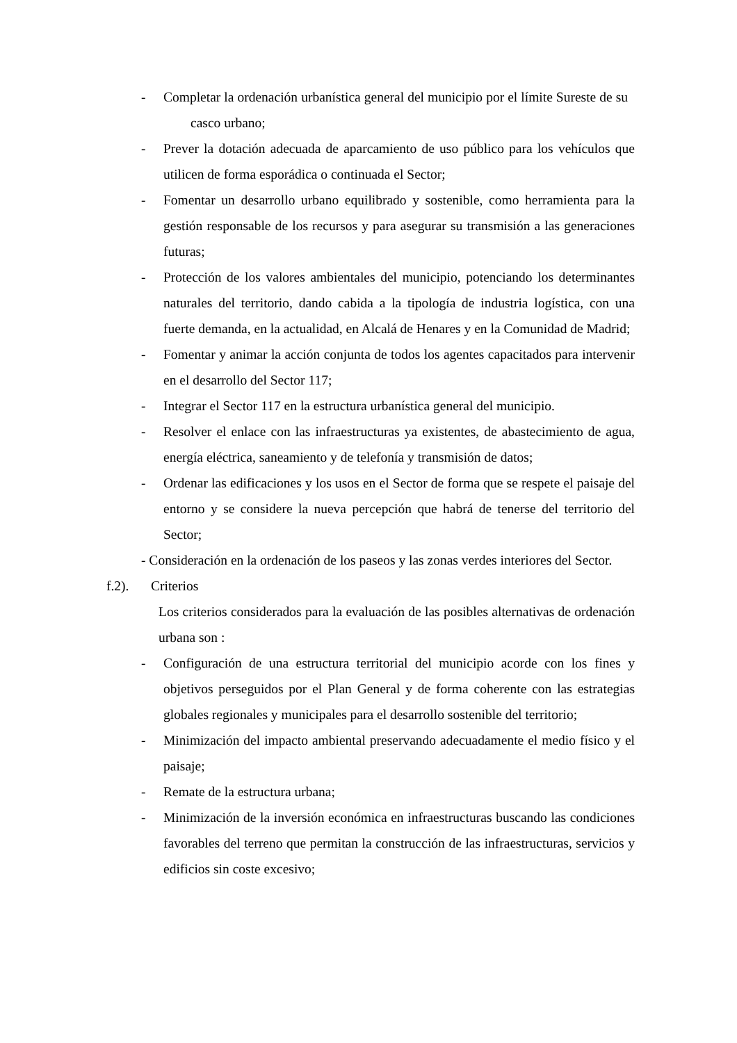- Completar la ordenación urbanística general del municipio por el límite Sureste de su casco urbano;
- Prever la dotación adecuada de aparcamiento de uso público para los vehículos que utilicen de forma esporádica o continuada el Sector;
- Fomentar un desarrollo urbano equilibrado y sostenible, como herramienta para la gestión responsable de los recursos y para asegurar su transmisión a las generaciones futuras;
- Protección de los valores ambientales del municipio, potenciando los determinantes naturales del territorio, dando cabida a la tipología de industria logística, con una fuerte demanda, en la actualidad, en Alcalá de Henares y en la Comunidad de Madrid;
- Fomentar y animar la acción conjunta de todos los agentes capacitados para intervenir en el desarrollo del Sector 117;
- Integrar el Sector 117 en la estructura urbanística general del municipio.
- Resolver el enlace con las infraestructuras ya existentes, de abastecimiento de agua, energía eléctrica, saneamiento y de telefonía y transmisión de datos;
- Ordenar las edificaciones y los usos en el Sector de forma que se respete el paisaje del entorno y se considere la nueva percepción que habrá de tenerse del territorio del Sector;
- Consideración en la ordenación de los paseos y las zonas verdes interiores del Sector.
f.2). Criterios
Los criterios considerados para la evaluación de las posibles alternativas de ordenación urbana son :
- Configuración de una estructura territorial del municipio acorde con los fines y objetivos perseguidos por el Plan General y de forma coherente con las estrategias globales regionales y municipales para el desarrollo sostenible del territorio;
- Minimización del impacto ambiental preservando adecuadamente el medio físico y el paisaje;
- Remate de la estructura urbana;
- Minimización de la inversión económica en infraestructuras buscando las condiciones favorables del terreno que permitan la construcción de las infraestructuras, servicios y edificios sin coste excesivo;